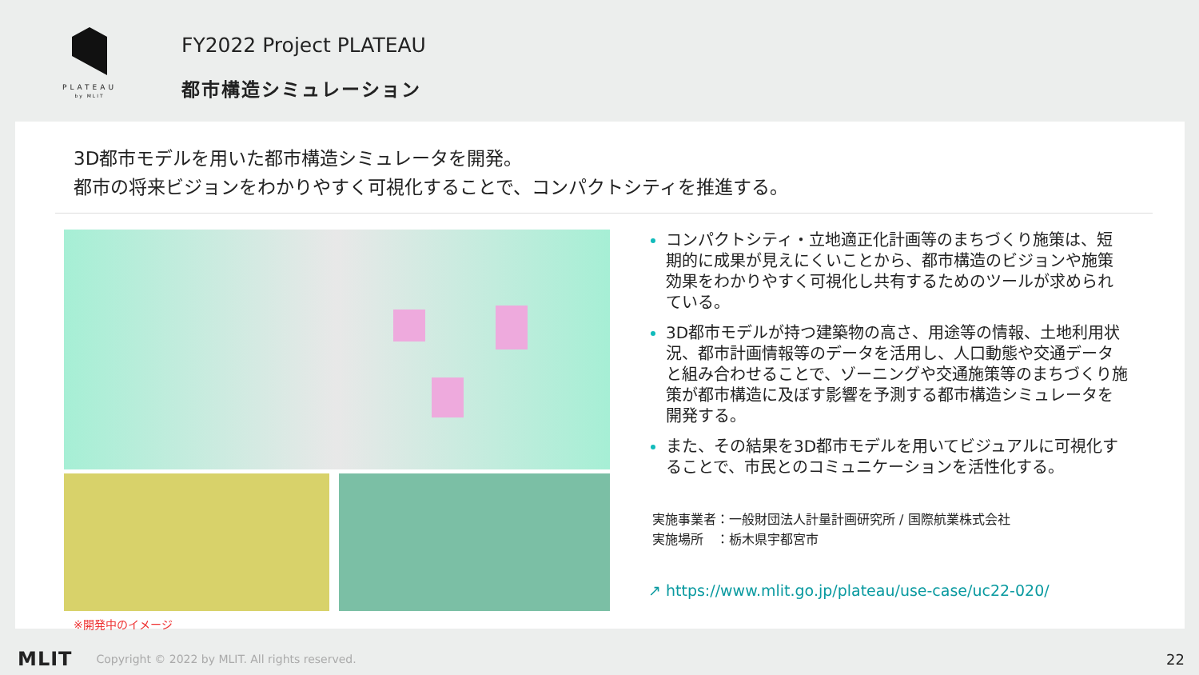PLATEAU
by MLIT
FY2022 Project PLATEAU
都市構造シミュレーション
3D都市モデルを用いた都市構造シミュレータを開発。
都市の将来ビジョンをわかりやすく可視化することで、コンパクトシティを推進する。
※開発中のイメージ
コンパクトシティ・立地適正化計画等のまちづくり施策は、短期的に成果が見えにくいことから、都市構造のビジョンや施策効果をわかりやすく可視化し共有するためのツールが求められている。
3D都市モデルが持つ建築物の高さ、用途等の情報、土地利用状況、都市計画情報等のデータを活用し、人口動態や交通データと組み合わせることで、ゾーニングや交通施策等のまちづくり施策が都市構造に及ぼす影響を予測する都市構造シミュレータを開発する。
また、その結果を3D都市モデルを用いてビジュアルに可視化することで、市民とのコミュニケーションを活性化する。
実施事業者：一般財団法人計量計画研究所 / 国際航業株式会社
実施場所　：栃木県宇都宮市
↗ https://www.mlit.go.jp/plateau/use-case/uc22-020/
MLIT Copyright © 2022 by MLIT. All rights reserved. 22